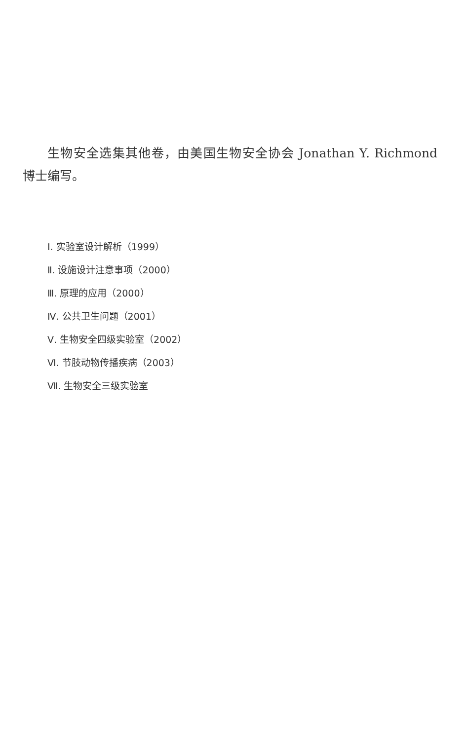生物安全选集其他卷，由美国生物安全协会 Jonathan Y. Richmond 博士编写。
Ⅰ. 实验室设计解析（1999）
Ⅱ. 设施设计注意事项（2000）
Ⅲ. 原理的应用（2000）
Ⅳ. 公共卫生问题（2001）
Ⅴ. 生物安全四级实验室（2002）
Ⅵ. 节肢动物传播疾病（2003）
Ⅶ. 生物安全三级实验室